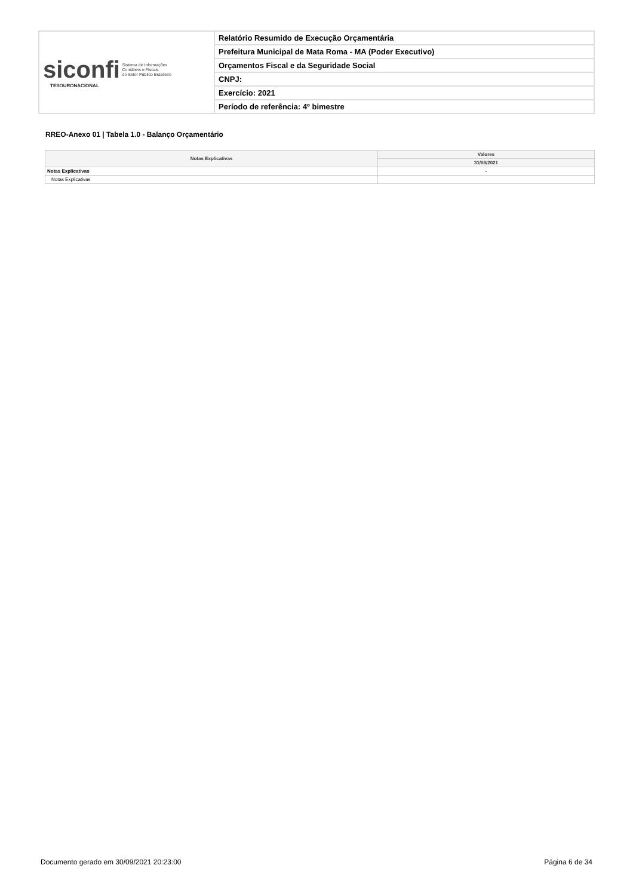| siconfi Sistema de Informações Contábeis e Fiscais do Setor Público Brasileiro TESOURONACIONAL | Relatório Resumido de Execução Orçamentária |
| | Prefeitura Municipal de Mata Roma - MA (Poder Executivo) |
| | Orçamentos Fiscal e da Seguridade Social |
| | CNPJ: |
| | Exercício: 2021 |
| | Período de referência: 4º bimestre |
RREO-Anexo 01 | Tabela 1.0 - Balanço Orçamentário
| Notas Explicativas | Valores |
| --- | --- |
| | 31/08/2021 |
| Notas Explicativas | - |
| Notas Explicativas | |
Documento gerado em 30/09/2021 20:23:00 Página 6 de 34